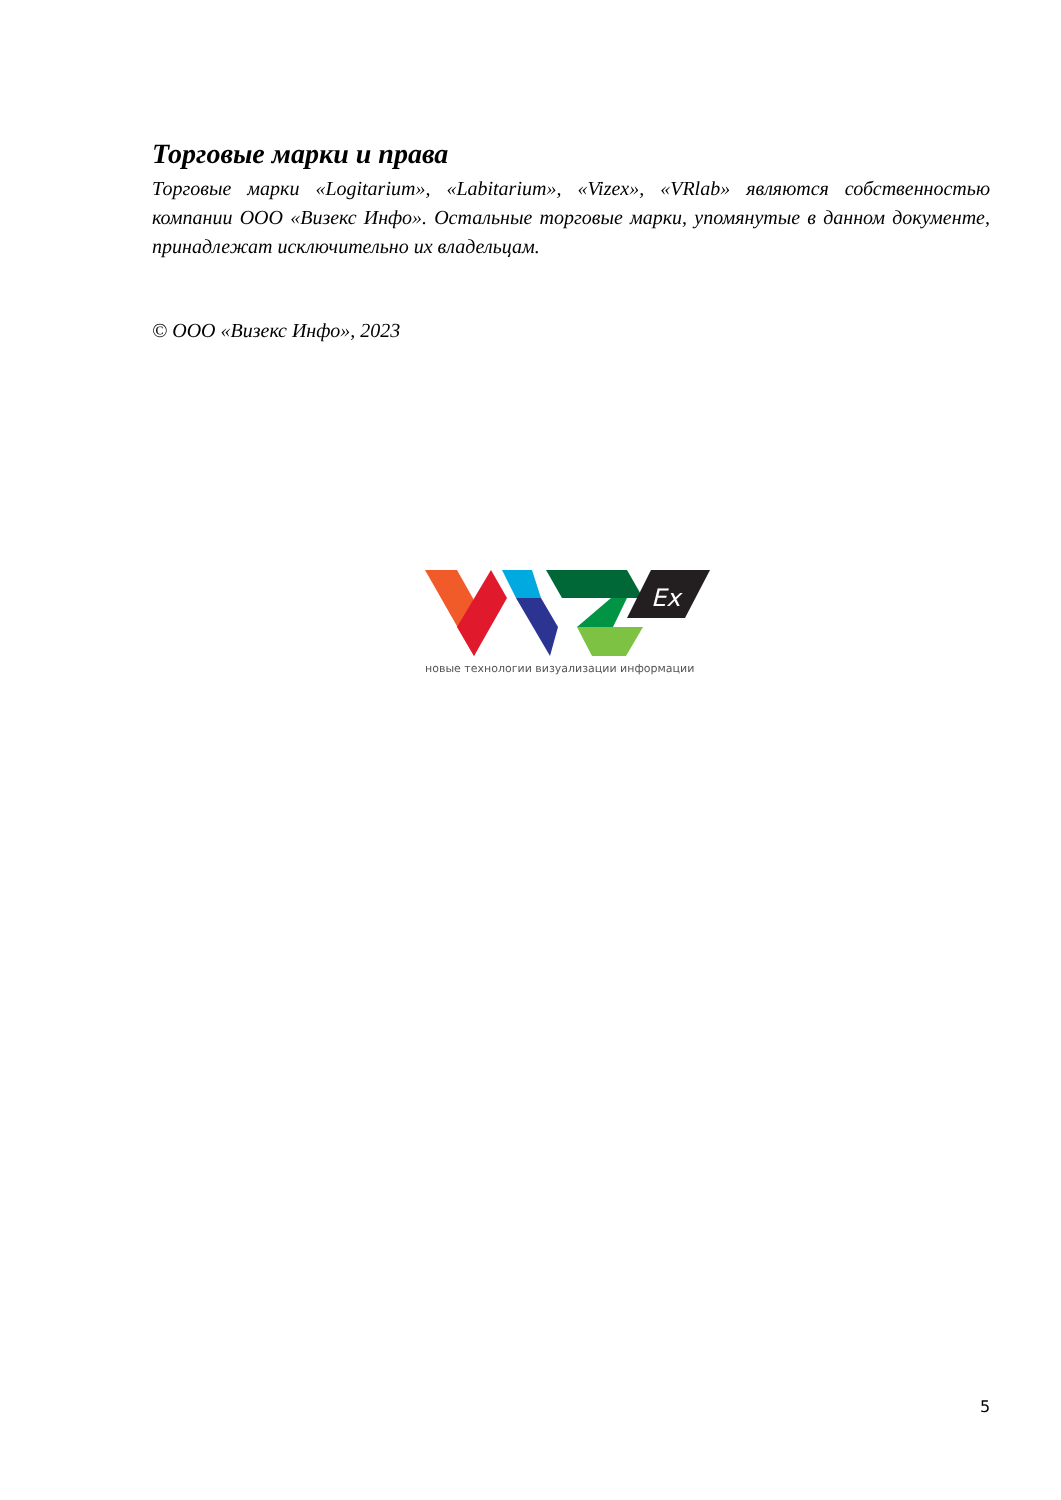Торговые марки и права
Торговые марки «Logitarium», «Labitarium», «Vizex», «VRlab» являются собственностью компании ООО «Визекс Инфо». Остальные торговые марки, упомянутые в данном документе, принадлежат исключительно их владельцам.
© ООО «Визекс Инфо», 2023
Ex
новые технологии визуализации информации
5